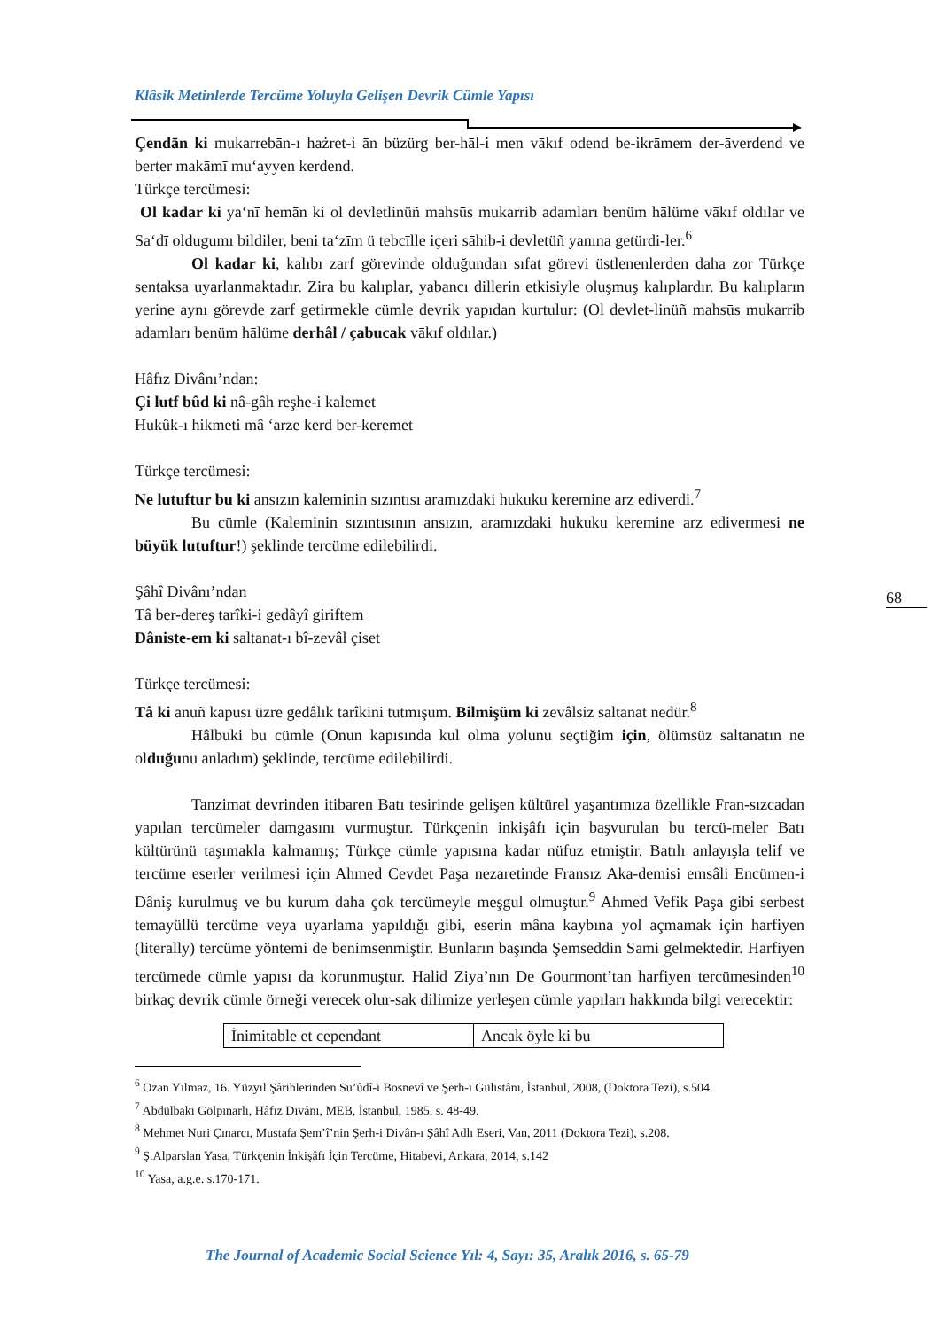Klâsik Metinlerde Tercüme Yoluyla Gelişen Devrik Cümle Yapısı
Çendān ki mukarrebān-ı hażret-i ān büzürg ber-hāl-i men vākıf odend be-ikrāmem der-āverdend ve berter makāmī mu‘ayyen kerdend.
Türkçe tercümesi:
Ol kadar ki ya‘nī hemān ki ol devletlinüñ mahsūs mukarrib adamları benüm hālüme vākıf oldılar ve Sa‘dī oldugumı bildiler, beni ta‘zīm ü tebcīlle içeri sāhib-i devletüñ yanına getürdi-ler.<sup>6</sup>
Ol kadar ki, kalıbı zarf görevinde olduğundan sıfat görevi üstlenenlerden daha zor Türkçe sentaksa uyarlanmaktadır. Zira bu kalıplar, yabancı dillerin etkisiyle oluşmuş kalıplardır. Bu kalıpların yerine aynı görevde zarf getirmekle cümle devrik yapıdan kurtulur: (Ol devlet-linüñ mahsūs mukarrib adamları benüm hālüme derhâl / çabucak vākıf oldılar.)
Hâfız Divânı’ndan:
Çi lutf bûd ki nâ-gâh reşhe-i kalemet
Hukûk-ı hikmeti mâ ‘arze kerd ber-keremet
Türkçe tercümesi:
Ne lutuftur bu ki ansızın kaleminin sızıntısı aramızdaki hukuku keremine arz ediverdi.<sup>7</sup>
Bu cümle (Kaleminin sızıntısının ansızın, aramızdaki hukuku keremine arz edivermesi ne büyük lutuftur!) şeklinde tercüme edilebilirdi.
Şâhî Divânı’ndan
Tâ ber-dereş tarîki-i gedâyî giriftem
Dâniste-em ki saltanat-ı bî-zevâl çiset
Türkçe tercümesi:
Tâ ki anuñ kapusı üzre gedâlık tarîkini tutmışum. Bilmişüm ki zevâlsiz saltanat nedür.<sup>8</sup>
Hâlbuki bu cümle (Onun kapısında kul olma yolunu seçtiğim için, ölümsüz saltanatın ne olduğunu anladım) şeklinde, tercüme edilebilirdi.
Tanzimat devrinden itibaren Batı tesirinde gelişen kültürel yaşantımıza özellikle Fran-sızcadan yapılan tercümeler damgasını vurmuştur. Türkçenin inkişâfı için başvurulan bu tercü-meler Batı kültürünü taşımakla kalmamış; Türkçe cümle yapısına kadar nüfuz etmiştir. Batılı anlayışla telif ve tercüme eserler verilmesi için Ahmed Cevdet Paşa nezaretinde Fransız Aka-demisi emsâli Encümen-i Dâniş kurulmuş ve bu kurum daha çok tercümeyle meşgul olmuştur.<sup>9</sup> Ahmed Vefik Paşa gibi serbest temayüllü tercüme veya uyarlama yapıldığı gibi, eserin mâna kaybına yol açmamak için harfiyen (literally) tercüme yöntemi de benimsenmiştir. Bunların başında Şemseddin Sami gelmektedir. Harfiyen tercümede cümle yapısı da korunmuştur. Halid Ziya’nın De Gourmont’tan harfiyen tercümesinden<sup>10</sup> birkaç devrik cümle örneği verecek olur-sak dilimize yerleşen cümle yapıları hakkında bilgi verecektir:
| İnimitable et cependant | Ancak öyle ki bu |
<sup>6</sup> Ozan Yılmaz, 16. Yüzyıl Şârihlerinden Su’ûdî-i Bosnevî ve Şerh-i Gülistânı, İstanbul, 2008, (Doktora Tezi), s.504.
<sup>7</sup> Abdülbaki Gölpınarlı, Hâfız Divânı, MEB, İstanbul, 1985, s. 48-49.
<sup>8</sup> Mehmet Nuri Çınarcı, Mustafa Şem’î’nin Şerh-i Divân-ı Şâhî Adlı Eseri, Van, 2011 (Doktora Tezi), s.208.
<sup>9</sup> Ş.Alparslan Yasa, Türkçenin İnkişâfı İçin Tercüme, Hitabevi, Ankara, 2014, s.142
<sup>10</sup> Yasa, a.g.e. s.170-171.
68
The Journal of Academic Social Science Yıl: 4, Sayı: 35, Aralık 2016, s. 65-79